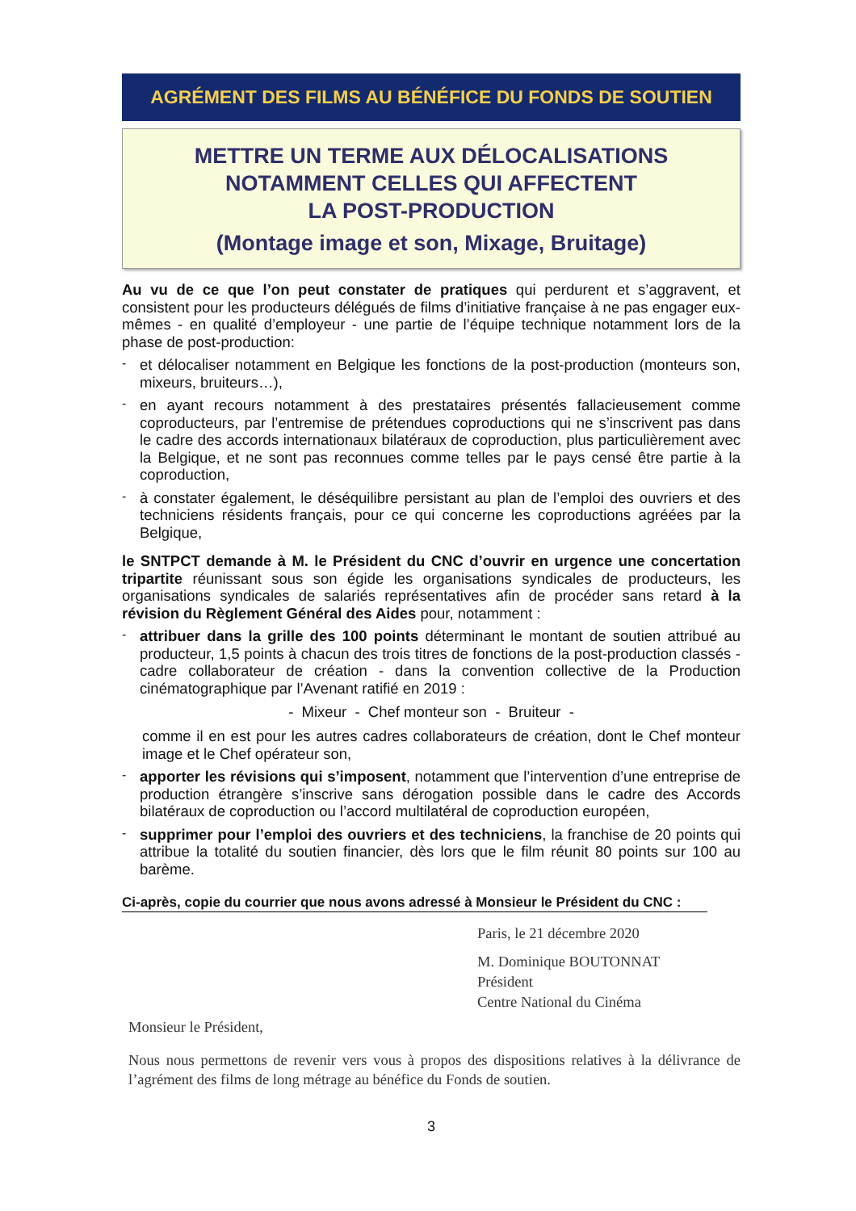AGRÉMENT DES FILMS AU BÉNÉFICE DU FONDS DE SOUTIEN
METTRE UN TERME AUX DÉLOCALISATIONS
NOTAMMENT CELLES QUI AFFECTENT
LA POST-PRODUCTION
(Montage image et son, Mixage, Bruitage)
Au vu de ce que l’on peut constater de pratiques qui perdurent et s’aggravent, et consistent pour les producteurs délégués de films d’initiative française à ne pas engager eux-mêmes - en qualité d’employeur - une partie de l’équipe technique notamment lors de la phase de post-production:
-
et délocaliser notamment en Belgique les fonctions de la post-production (monteurs son, mixeurs, bruiteurs…),
-
en ayant recours notamment à des prestataires présentés fallacieusement comme coproducteurs, par l’entremise de prétendues coproductions qui ne s’inscrivent pas dans le cadre des accords internationaux bilatéraux de coproduction, plus particulièrement avec la Belgique, et ne sont pas reconnues comme telles par le pays censé être partie à la coproduction,
-
à constater également, le déséquilibre persistant au plan de l’emploi des ouvriers et des techniciens résidents français, pour ce qui concerne les coproductions agréées par la Belgique,
le SNTPCT demande à M. le Président du CNC d’ouvrir en urgence une concertation tripartite réunissant sous son égide les organisations syndicales de producteurs, les organisations syndicales de salariés représentatives afin de procéder sans retard à la révision du Règlement Général des Aides pour, notamment :
-
attribuer dans la grille des 100 points déterminant le montant de soutien attribué au producteur, 1,5 points à chacun des trois titres de fonctions de la post-production classés - cadre collaborateur de création - dans la convention collective de la Production cinématographique par l’Avenant ratifié en 2019 :
- Mixeur - Chef monteur son - Bruiteur -
comme il en est pour les autres cadres collaborateurs de création, dont le Chef monteur image et le Chef opérateur son,
-
apporter les révisions qui s’imposent, notamment que l’intervention d’une entreprise de production étrangère s’inscrive sans dérogation possible dans le cadre des Accords bilatéraux de coproduction ou l’accord multilatéral de coproduction européen,
-
supprimer pour l’emploi des ouvriers et des techniciens, la franchise de 20 points qui attribue la totalité du soutien financier, dès lors que le film réunit 80 points sur 100 au barème.
Ci-après, copie du courrier que nous avons adressé à Monsieur le Président du CNC :
Paris, le 21 décembre 2020
M. Dominique BOUTONNAT
Président
Centre National du Cinéma
Monsieur le Président,
Nous nous permettons de revenir vers vous à propos des dispositions relatives à la délivrance de l’agrément des films de long métrage au bénéfice du Fonds de soutien.
3